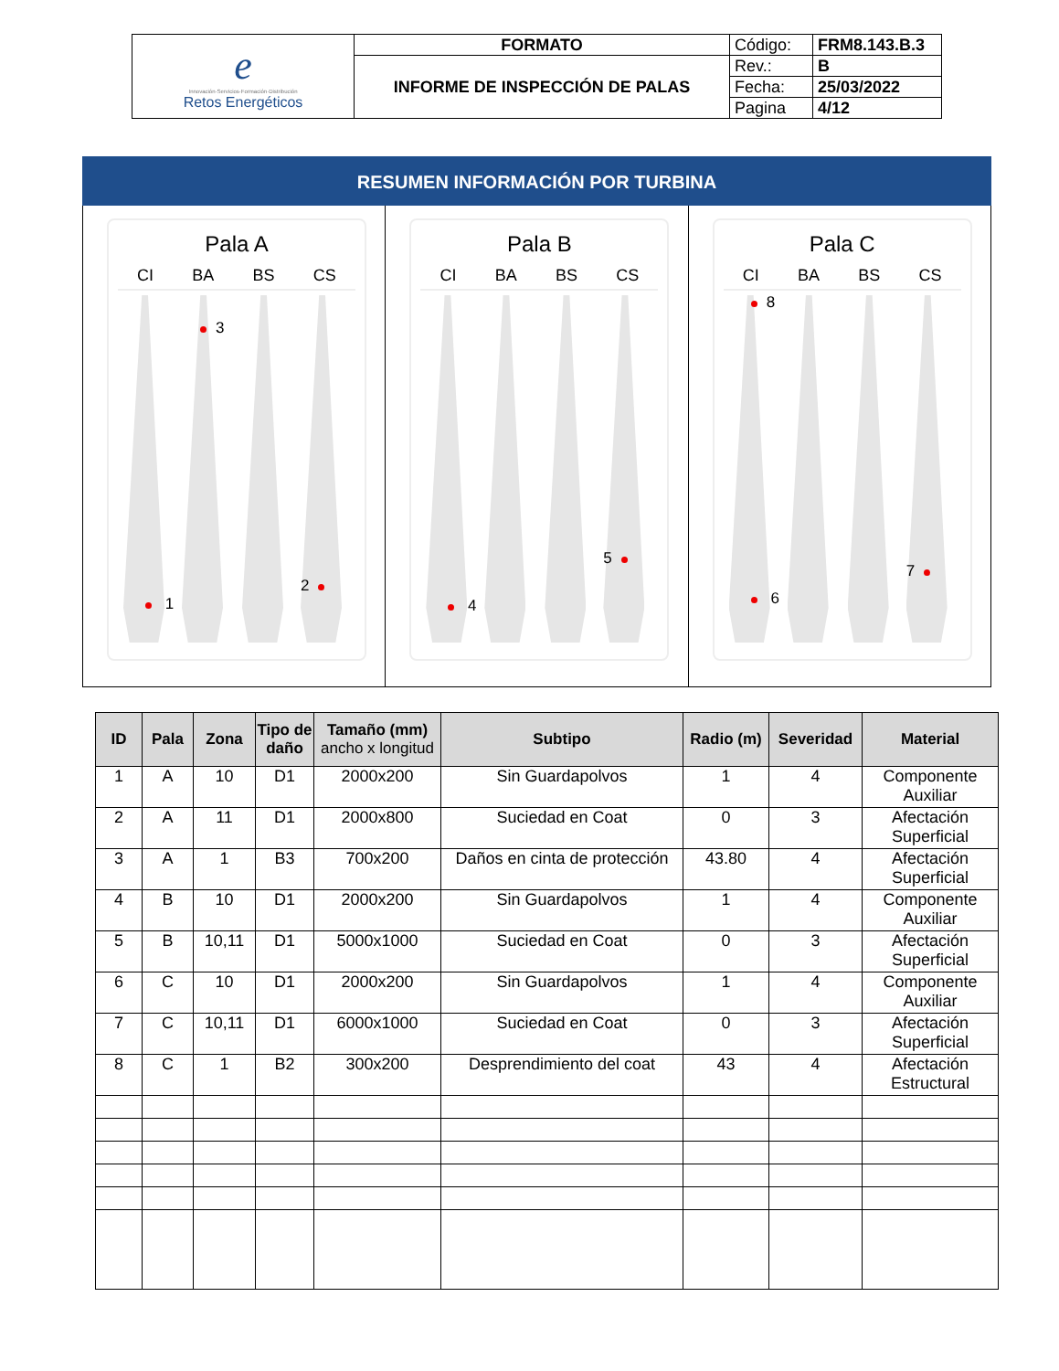| e Innovación·Servicios·Formación·Distribución Retos Energéticos | FORMATO | Código: | FRM8.143.B.3 |
| | INFORME DE INSPECCIÓN DE PALAS | Rev.: | B |
| | | Fecha: | 25/03/2022 |
| | | Pagina | 4/12 |
RESUMEN INFORMACIÓN POR TURBINA
Pala A
CI BA BS CS
3
1
2
Pala B
CI BA BS CS
4
5
Pala C
CI BA BS CS
8
6
7
| ID | Pala | Zona | Tipo de daño | Tamaño (mm) ancho x longitud | Subtipo | Radio (m) | Severidad | Material |
| --- | --- | --- | --- | --- | --- | --- | --- | --- |
| 1 | A | 10 | D1 | 2000x200 | Sin Guardapolvos | 1 | 4 | Componente Auxiliar |
| 2 | A | 11 | D1 | 2000x800 | Suciedad en Coat | 0 | 3 | Afectación Superficial |
| 3 | A | 1 | B3 | 700x200 | Daños en cinta de protección | 43.80 | 4 | Afectación Superficial |
| 4 | B | 10 | D1 | 2000x200 | Sin Guardapolvos | 1 | 4 | Componente Auxiliar |
| 5 | B | 10,11 | D1 | 5000x1000 | Suciedad en Coat | 0 | 3 | Afectación Superficial |
| 6 | C | 10 | D1 | 2000x200 | Sin Guardapolvos | 1 | 4 | Componente Auxiliar |
| 7 | C | 10,11 | D1 | 6000x1000 | Suciedad en Coat | 0 | 3 | Afectación Superficial |
| 8 | C | 1 | B2 | 300x200 | Desprendimiento del coat | 43 | 4 | Afectación Estructural |